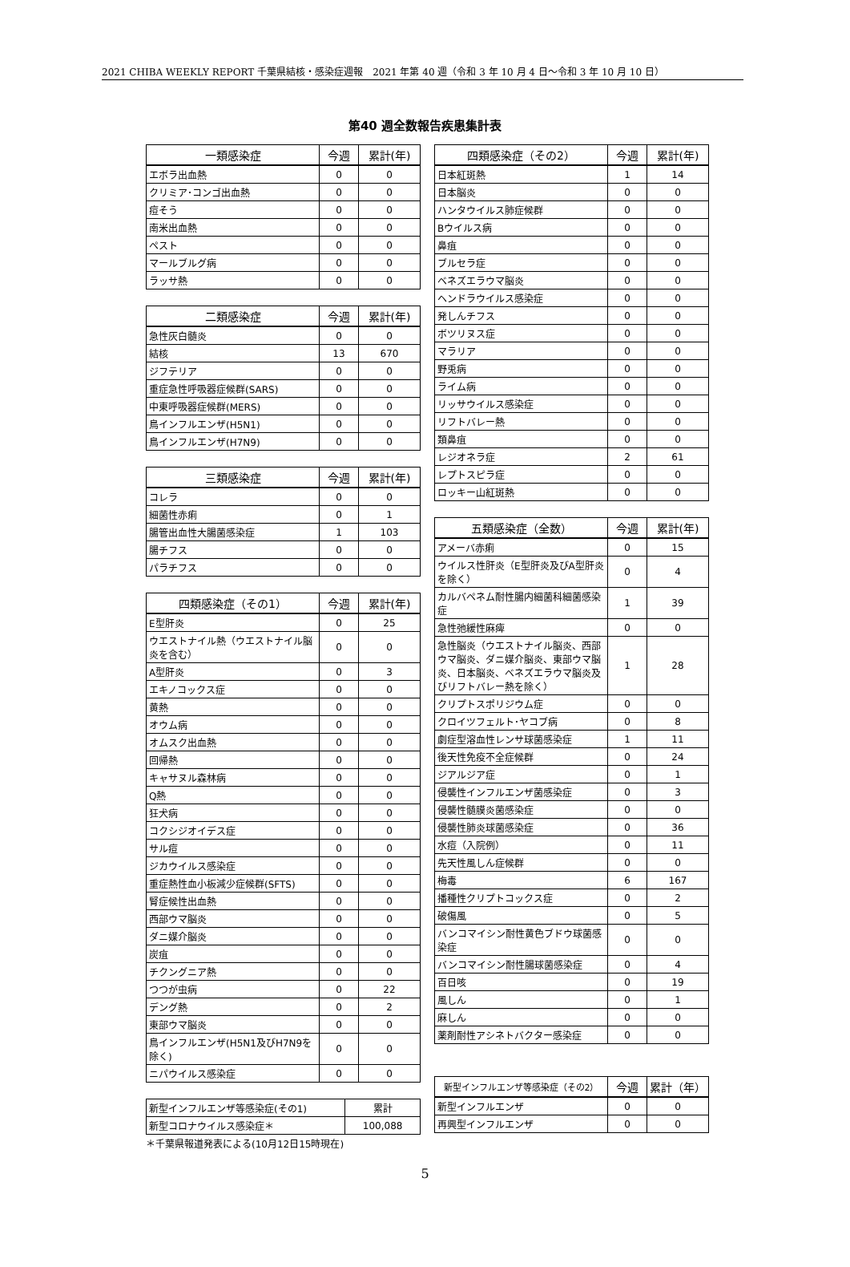2021 CHIBA WEEKLY REPORT 千葉県結核・感染症週報　2021 年第 40 週（令和 3 年 10 月 4 日～令和 3 年 10 月 10 日）
第40 週全数報告疾患集計表
| 一類感染症 | 今週 | 累計(年) |
| --- | --- | --- |
| エボラ出血熱 | 0 | 0 |
| クリミア･コンゴ出血熱 | 0 | 0 |
| 痘そう | 0 | 0 |
| 南米出血熱 | 0 | 0 |
| ペスト | 0 | 0 |
| マールブルグ病 | 0 | 0 |
| ラッサ熱 | 0 | 0 |
| 二類感染症 | 今週 | 累計(年) |
| --- | --- | --- |
| 急性灰白髄炎 | 0 | 0 |
| 結核 | 13 | 670 |
| ジフテリア | 0 | 0 |
| 重症急性呼吸器症候群(SARS) | 0 | 0 |
| 中東呼吸器症候群(MERS) | 0 | 0 |
| 鳥インフルエンザ(H5N1) | 0 | 0 |
| 鳥インフルエンザ(H7N9) | 0 | 0 |
| 三類感染症 | 今週 | 累計(年) |
| --- | --- | --- |
| コレラ | 0 | 0 |
| 細菌性赤痢 | 0 | 1 |
| 腸管出血性大腸菌感染症 | 1 | 103 |
| 腸チフス | 0 | 0 |
| パラチフス | 0 | 0 |
| 四類感染症（その1） | 今週 | 累計(年) |
| --- | --- | --- |
| E型肝炎 | 0 | 25 |
| ウエストナイル熱（ウエストナイル脳炎を含む） | 0 | 0 |
| A型肝炎 | 0 | 3 |
| エキノコックス症 | 0 | 0 |
| 黄熱 | 0 | 0 |
| オウム病 | 0 | 0 |
| オムスク出血熱 | 0 | 0 |
| 回帰熱 | 0 | 0 |
| キャサヌル森林病 | 0 | 0 |
| Q熱 | 0 | 0 |
| 狂犬病 | 0 | 0 |
| コクシジオイデス症 | 0 | 0 |
| サル痘 | 0 | 0 |
| ジカウイルス感染症 | 0 | 0 |
| 重症熱性血小板減少症候群(SFTS) | 0 | 0 |
| 腎症候性出血熱 | 0 | 0 |
| 西部ウマ脳炎 | 0 | 0 |
| ダニ媒介脳炎 | 0 | 0 |
| 炭疽 | 0 | 0 |
| チクングニア熱 | 0 | 0 |
| つつが虫病 | 0 | 22 |
| デング熱 | 0 | 2 |
| 東部ウマ脳炎 | 0 | 0 |
| 鳥インフルエンザ(H5N1及びH7N9を除く) | 0 | 0 |
| ニパウイルス感染症 | 0 | 0 |
| 新型インフルエンザ等感染症(その1) | 累計 |
| 新型コロナウイルス感染症＊ | 100,088 |
＊千葉県報道発表による(10月12日15時現在)
| 四類感染症（その2） | 今週 | 累計(年) |
| --- | --- | --- |
| 日本紅斑熱 | 1 | 14 |
| 日本脳炎 | 0 | 0 |
| ハンタウイルス肺症候群 | 0 | 0 |
| Bウイルス病 | 0 | 0 |
| 鼻疽 | 0 | 0 |
| ブルセラ症 | 0 | 0 |
| ベネズエラウマ脳炎 | 0 | 0 |
| ヘンドラウイルス感染症 | 0 | 0 |
| 発しんチフス | 0 | 0 |
| ボツリヌス症 | 0 | 0 |
| マラリア | 0 | 0 |
| 野兎病 | 0 | 0 |
| ライム病 | 0 | 0 |
| リッサウイルス感染症 | 0 | 0 |
| リフトバレー熱 | 0 | 0 |
| 類鼻疽 | 0 | 0 |
| レジオネラ症 | 2 | 61 |
| レプトスピラ症 | 0 | 0 |
| ロッキー山紅斑熱 | 0 | 0 |
| 五類感染症（全数） | 今週 | 累計(年) |
| --- | --- | --- |
| アメーバ赤痢 | 0 | 15 |
| ウイルス性肝炎（E型肝炎及びA型肝炎を除く） | 0 | 4 |
| カルバペネム耐性腸内細菌科細菌感染症 | 1 | 39 |
| 急性弛緩性麻痺 | 0 | 0 |
| 急性脳炎（ウエストナイル脳炎、西部ウマ脳炎、ダニ媒介脳炎、東部ウマ脳炎、日本脳炎、ベネズエラウマ脳炎及びリフトバレー熱を除く） | 1 | 28 |
| クリプトスポリジウム症 | 0 | 0 |
| クロイツフェルト･ヤコブ病 | 0 | 8 |
| 劇症型溶血性レンサ球菌感染症 | 1 | 11 |
| 後天性免疫不全症候群 | 0 | 24 |
| ジアルジア症 | 0 | 1 |
| 侵襲性インフルエンザ菌感染症 | 0 | 3 |
| 侵襲性髄膜炎菌感染症 | 0 | 0 |
| 侵襲性肺炎球菌感染症 | 0 | 36 |
| 水痘（入院例） | 0 | 11 |
| 先天性風しん症候群 | 0 | 0 |
| 梅毒 | 6 | 167 |
| 播種性クリプトコックス症 | 0 | 2 |
| 破傷風 | 0 | 5 |
| バンコマイシン耐性黄色ブドウ球菌感染症 | 0 | 0 |
| バンコマイシン耐性腸球菌感染症 | 0 | 4 |
| 百日咳 | 0 | 19 |
| 風しん | 0 | 1 |
| 麻しん | 0 | 0 |
| 薬剤耐性アシネトバクター感染症 | 0 | 0 |
| 新型インフルエンザ等感染症（その2） | 今週 | 累計（年） |
| --- | --- | --- |
| 新型インフルエンザ | 0 | 0 |
| 再興型インフルエンザ | 0 | 0 |
5